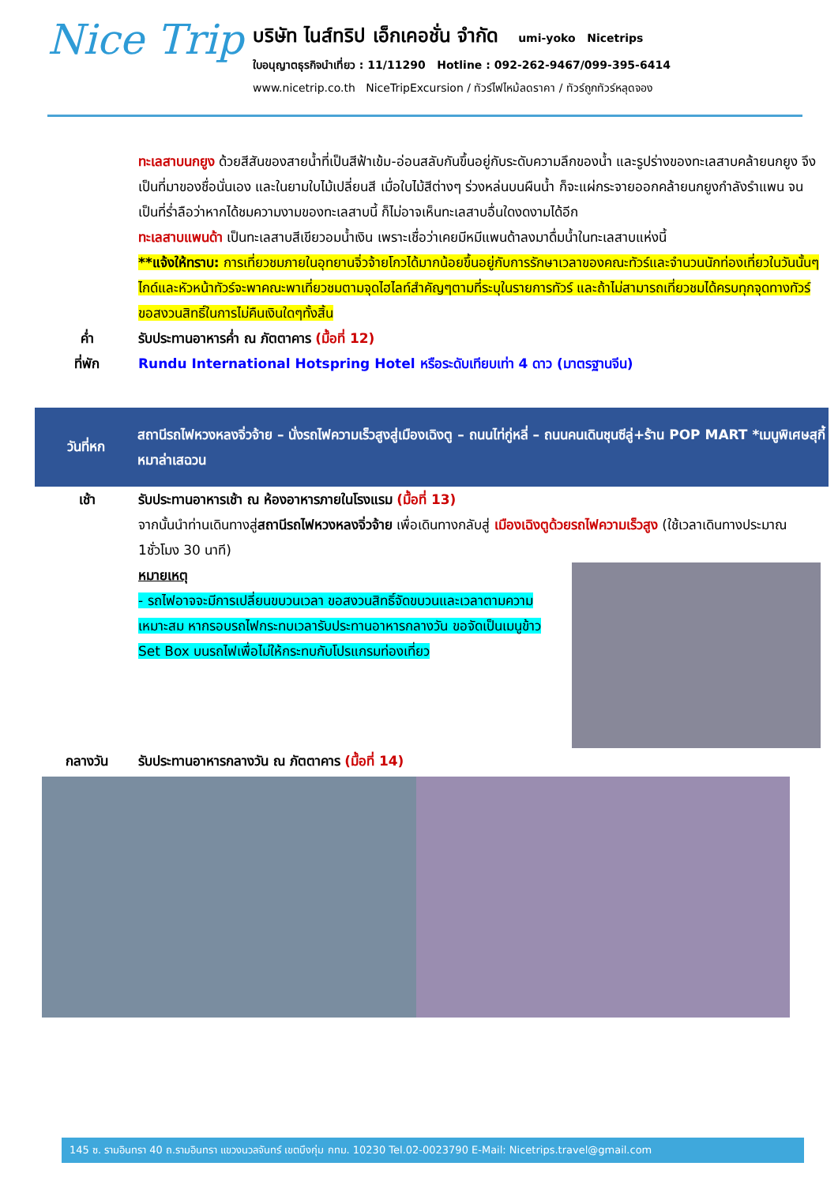Nice Trip
บริษัท ไนส์ทริป เอ็กเคอชั่น จำกัด umi-yoko Nicetrips
ใบอนุญาตธุรกิจนำเที่ยว : 11/11290 Hotline : 092-262-9467/099-395-6414
www.nicetrip.co.th NiceTripExcursion / ทัวร์ไฟไหม้ลดราคา / ทัวร์ถูกทัวร์หลุดจอง
ทะเลสาบนกยูง ด้วยสีสันของสายน้ำที่เป็นสีฟ้าเข้ม-อ่อนสลับกันขึ้นอยู่กับระดับความลึกของน้ำ และรูปร่างของทะเลสาบคล้ายนกยูง จึงเป็นที่มาของชื่อนั่นเอง และในยามใบไม้เปลี่ยนสี เมื่อใบไม้สีต่างๆ ร่วงหล่นบนผืนน้ำ ก็จะแผ่กระจายออกคล้ายนกยูงกำลังรำแพน จนเป็นที่ร่ำลือว่าหากได้ชมความงามของทะเลสาบนี้ ก็ไม่อาจเห็นทะเลสาบอื่นใดงดงามได้อีก
ทะเลสาบแพนด้า เป็นทะเลสาบสีเขียวอมน้ำเงิน เพราะเชื่อว่าเคยมีหมีแพนด้าลงมาดื่มน้ำในทะเลสาบแห่งนี้
**แจ้งให้ทราบ: การเที่ยวชมภายในอุทยานจิ่วจ้ายโกวได้มากน้อยขึ้นอยู่กับการรักษาเวลาของคณะทัวร์และจำนวนนักท่องเที่ยวในวันนั้นๆ ไกด์และหัวหน้าทัวร์จะพาคณะพาเที่ยวชมตามจุดไฮไลท์สำคัญๆตามที่ระบุในรายการทัวร์ และถ้าไม่สามารถเที่ยวชมได้ครบทุกจุดทางทัวร์ขอสงวนสิทธิ์ในการไม่คืนเงินใดๆทั้งสิ้น
ค่ำ รับประทานอาหารค่ำ ณ ภัตตาคาร (มื้อที่ 12)
ที่พัก Rundu International Hotspring Hotel หรือระดับเทียบเท่า 4 ดาว (มาตรฐานจีน)
วันที่หก
สถานีรถไฟหวงหลงจิ่วจ้าย – นั่งรถไฟความเร็วสูงสู่เมืองเฉิงตู – ถนนไท่กู่หลี่ – ถนนคนเดินชุนซีลู่+ร้าน POP MART *เมนูพิเศษสุกี้หมาล่าเสฉวน
เช้า รับประทานอาหารเช้า ณ ห้องอาหารภายในโรงแรม (มื้อที่ 13)
จากนั้นนำท่านเดินทางสู่สถานีรถไฟหวงหลงจิ่วจ้าย เพื่อเดินทางกลับสู่ เมืองเฉิงตูด้วยรถไฟความเร็วสูง (ใช้เวลาเดินทางประมาณ 1ชั่วโมง 30 นาที)
หมายเหตุ
- รถไฟอาจจะมีการเปลี่ยนขบวนเวลา ขอสงวนสิทธิ์จัดขบวนและเวลาตามความเหมาะสม หากรอบรถไฟกระทบเวลารับประทานอาหารกลางวัน ขอจัดเป็นเมนูข้าว Set Box บนรถไฟเพื่อไม่ให้กระทบกับโปรแกรมท่องเที่ยว
กลางวัน รับประทานอาหารกลางวัน ณ ภัตตาคาร (มื้อที่ 14)
145 ซ. รามอินทรา 40 ถ.รามอินทรา แขวงนวลจันทร์ เขตบึงกุ่ม กทม. 10230 Tel.02-0023790 E-Mail: Nicetrips.travel@gmail.com